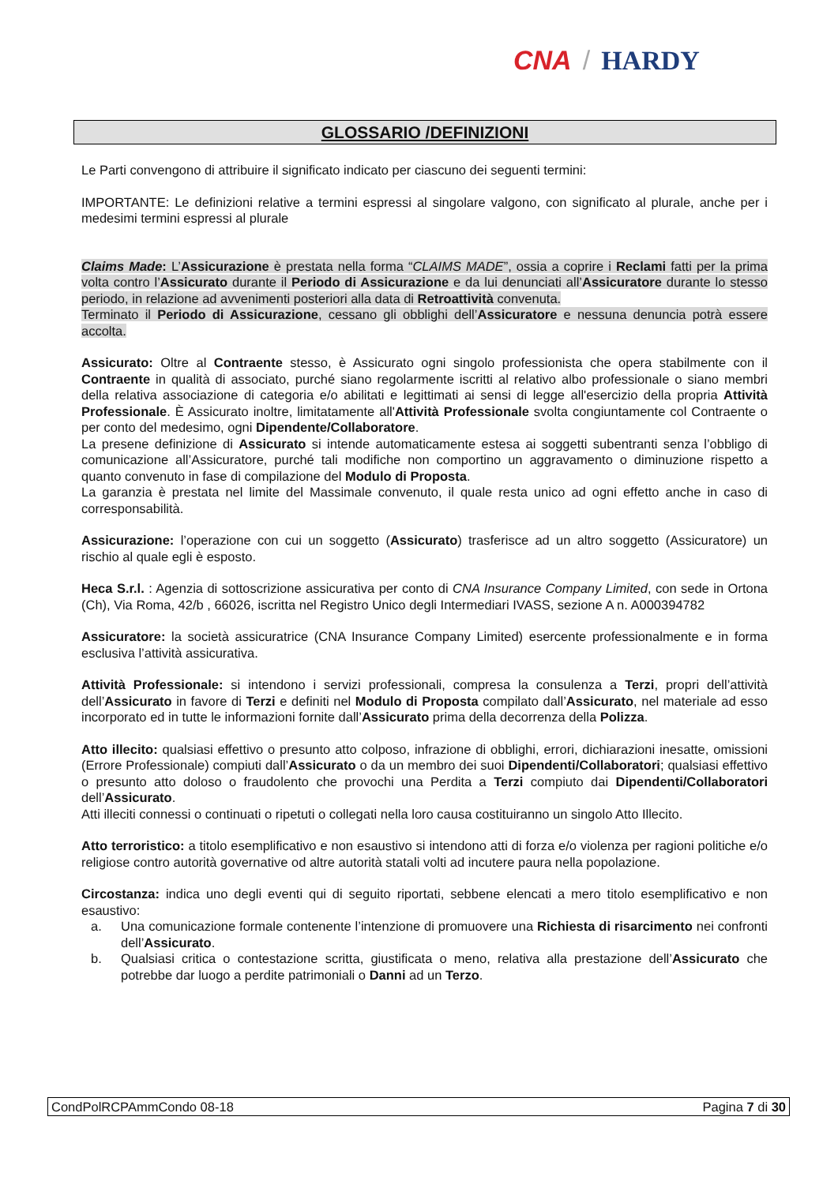CNA / HARDY
GLOSSARIO /DEFINIZIONI
Le Parti convengono di attribuire il significato indicato per ciascuno dei seguenti termini:
IMPORTANTE: Le definizioni relative a termini espressi al singolare valgono, con significato al plurale, anche per i medesimi termini espressi al plurale
Claims Made: L’Assicurazione è prestata nella forma “CLAIMS MADE”, ossia a coprire i Reclami fatti per la prima volta contro l’Assicurato durante il Periodo di Assicurazione e da lui denunciati all’Assicuratore durante lo stesso periodo, in relazione ad avvenimenti posteriori alla data di Retroattività convenuta.
Terminato il Periodo di Assicurazione, cessano gli obblighi dell’Assicuratore e nessuna denuncia potrà essere accolta.
Assicurato: Oltre al Contraente stesso, è Assicurato ogni singolo professionista che opera stabilmente con il Contraente in qualità di associato, purché siano regolarmente iscritti al relativo albo professionale o siano membri della relativa associazione di categoria e/o abilitati e legittimati ai sensi di legge all'esercizio della propria Attività Professionale. È Assicurato inoltre, limitatamente all'Attività Professionale svolta congiuntamente col Contraente o per conto del medesimo, ogni Dipendente/Collaboratore.
La presene definizione di Assicurato si intende automaticamente estesa ai soggetti subentranti senza l’obbligo di comunicazione all’Assicuratore, purché tali modifiche non comportino un aggravamento o diminuzione rispetto a quanto convenuto in fase di compilazione del Modulo di Proposta.
La garanzia è prestata nel limite del Massimale convenuto, il quale resta unico ad ogni effetto anche in caso di corresponsabilità.
Assicurazione: l’operazione con cui un soggetto (Assicurato) trasferisce ad un altro soggetto (Assicuratore) un rischio al quale egli è esposto.
Heca S.r.l. : Agenzia di sottoscrizione assicurativa per conto di CNA Insurance Company Limited, con sede in Ortona (Ch), Via Roma, 42/b , 66026, iscritta nel Registro Unico degli Intermediari IVASS, sezione A n. A000394782
Assicuratore: la società assicuratrice (CNA Insurance Company Limited) esercente professionalmente e in forma esclusiva l’attività assicurativa.
Attività Professionale: si intendono i servizi professionali, compresa la consulenza a Terzi, propri dell’attività dell’Assicurato in favore di Terzi e definiti nel Modulo di Proposta compilato dall’Assicurato, nel materiale ad esso incorporato ed in tutte le informazioni fornite dall’Assicurato prima della decorrenza della Polizza.
Atto illecito: qualsiasi effettivo o presunto atto colposo, infrazione di obblighi, errori, dichiarazioni inesatte, omissioni (Errore Professionale) compiuti dall’Assicurato o da un membro dei suoi Dipendenti/Collaboratori; qualsiasi effettivo o presunto atto doloso o fraudolento che provochi una Perdita a Terzi compiuto dai Dipendenti/Collaboratori dell’Assicurato.
Atti illeciti connessi o continuati o ripetuti o collegati nella loro causa costituiranno un singolo Atto Illecito.
Atto terroristico: a titolo esemplificativo e non esaustivo si intendono atti di forza e/o violenza per ragioni politiche e/o religiose contro autorità governative od altre autorità statali volti ad incutere paura nella popolazione.
Circostanza: indica uno degli eventi qui di seguito riportati, sebbene elencati a mero titolo esemplificativo e non esaustivo:
a. Una comunicazione formale contenente l’intenzione di promuovere una Richiesta di risarcimento nei confronti dell’Assicurato.
b. Qualsiasi critica o contestazione scritta, giustificata o meno, relativa alla prestazione dell’Assicurato che potrebbe dar luogo a perdite patrimoniali o Danni ad un Terzo.
CondPolRCPAmmCondo 08-18 Pagina 7 di 30